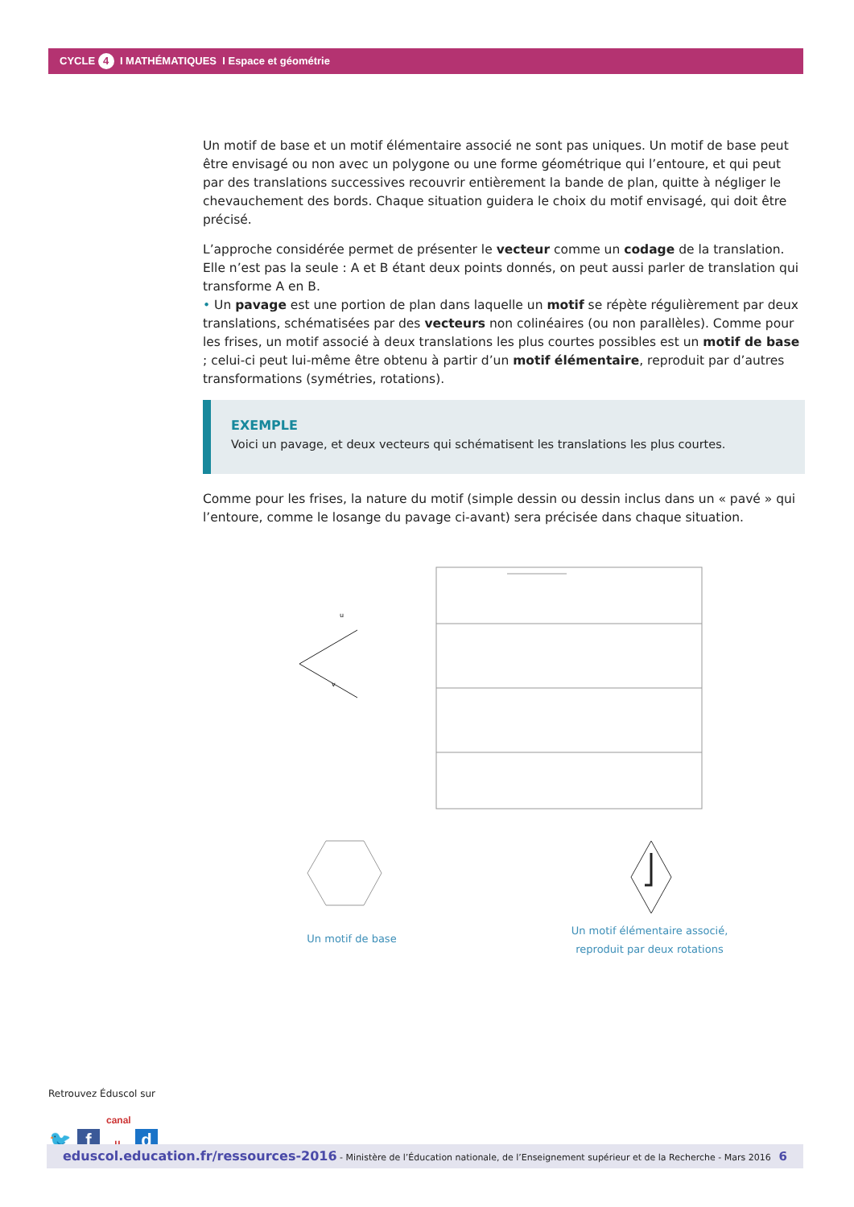CYCLE 4 I MATHÉMATIQUES I Espace et géométrie
Un motif de base et un motif élémentaire associé ne sont pas uniques. Un motif de base peut être envisagé ou non avec un polygone ou une forme géométrique qui l’entoure, et qui peut par des translations successives recouvrir entièrement la bande de plan, quitte à négliger le chevauchement des bords. Chaque situation guidera le choix du motif envisagé, qui doit être précisé.
L’approche considérée permet de présenter le vecteur comme un codage de la translation. Elle n’est pas la seule : A et B étant deux points donnés, on peut aussi parler de translation qui transforme A en B.
• Un pavage est une portion de plan dans laquelle un motif se répète régulièrement par deux translations, schématisées par des vecteurs non colinéaires (ou non parallèles). Comme pour les frises, un motif associé à deux translations les plus courtes possibles est un motif de base ; celui-ci peut lui-même être obtenu à partir d’un motif élémentaire, reproduit par d’autres transformations (symétries, rotations).
EXEMPLE
Voici un pavage, et deux vecteurs qui schématisent les translations les plus courtes.
Comme pour les frises, la nature du motif (simple dessin ou dessin inclus dans un « pavé » qui l’entoure, comme le losange du pavage ci-avant) sera précisée dans chaque situation.
u
v
Un motif de base
Un motif élémentaire associé, reproduit par deux rotations
Retrouvez Éduscol sur
🐦 f canal u d
eduscol.education.fr/ressources-2016 - Ministère de l’Éducation nationale, de l’Enseignement supérieur et de la Recherche - Mars 2016 6